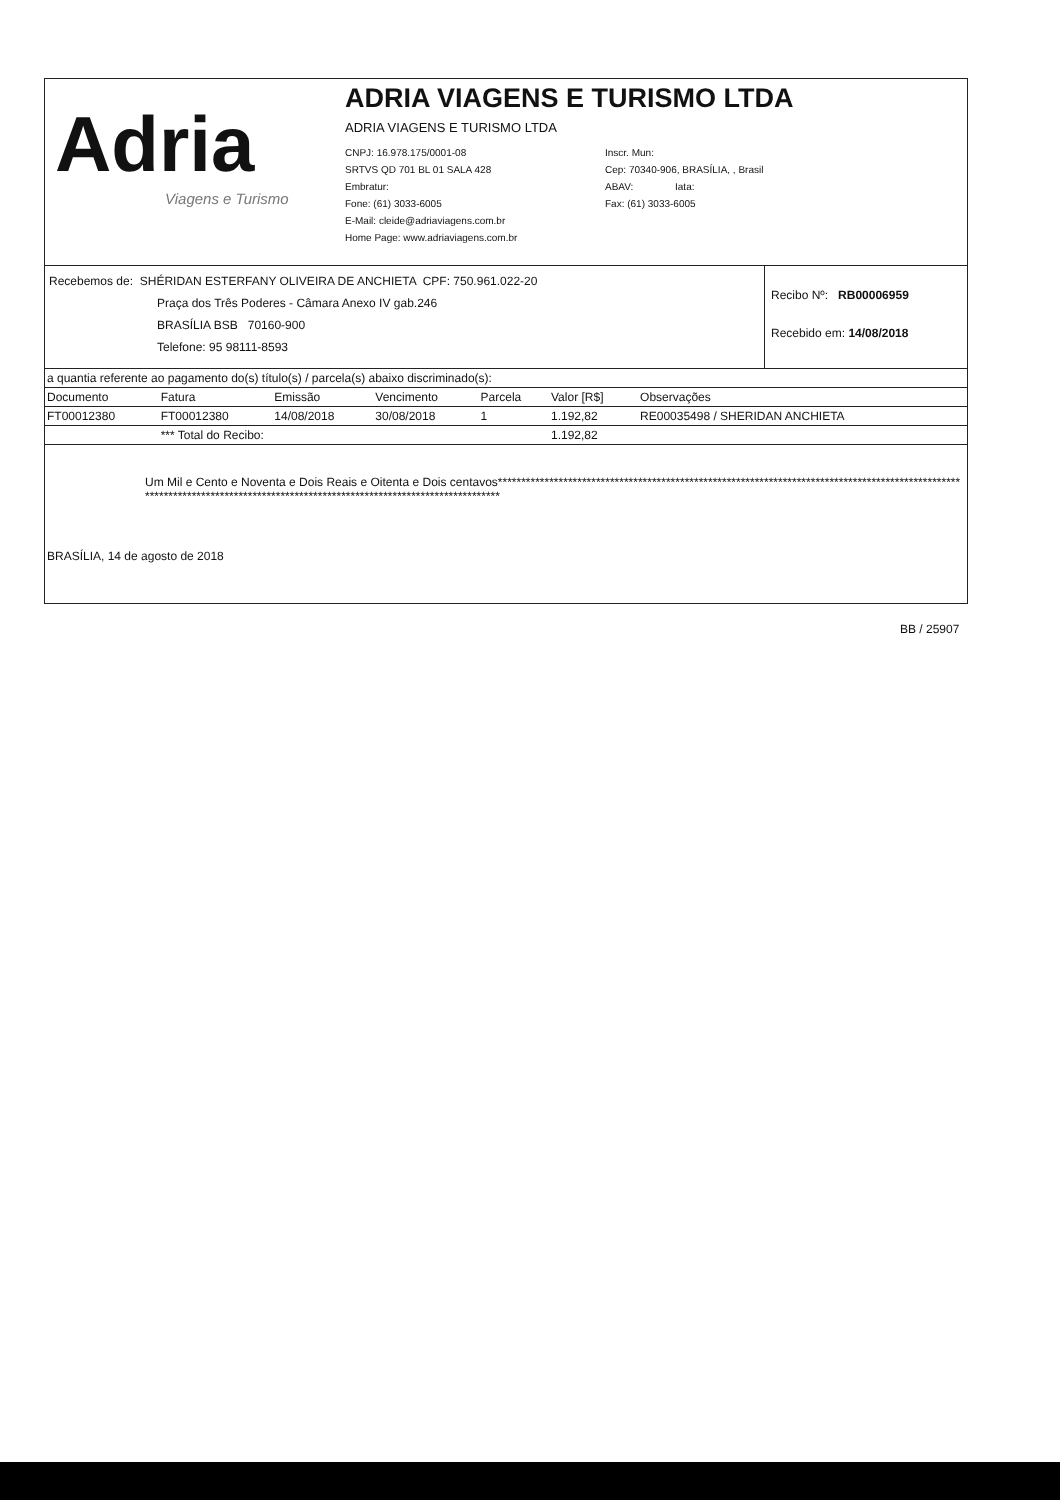Adria
Viagens e Turismo
ADRIA VIAGENS E TURISMO LTDA
ADRIA VIAGENS E TURISMO LTDA
CNPJ: 16.978.175/0001-08
Inscr. Mun:
SRTVS QD 701 BL 01 SALA 428
Cep: 70340-906, BRASÍLIA, , Brasil
Embratur:
ABAV: Iata:
Fone: (61) 3033-6005
Fax: (61) 3033-6005
E-Mail: cleide@adriaviagens.com.br
Home Page: www.adriaviagens.com.br
Recebemos de: SHÉRIDAN ESTERFANY OLIVEIRA DE ANCHIETA CPF: 750.961.022-20
Praça dos Três Poderes - Câmara Anexo IV gab.246
BRASÍLIA BSB 70160-900
Telefone: 95 98111-8593
Recibo Nº: RB00006959
Recebido em: 14/08/2018
a quantia referente ao pagamento do(s) título(s) / parcela(s) abaixo discriminado(s):
| Documento | Fatura | Emissão | Vencimento | Parcela | Valor [R$] | Observações |
| --- | --- | --- | --- | --- | --- | --- |
| FT00012380 | FT00012380 | 14/08/2018 | 30/08/2018 | 1 | 1.192,82 | RE00035498 / SHERIDAN ANCHIETA |
| | *** Total do Recibo: | | | | 1.192,82 | |
Um Mil e Cento e Noventa e Dois Reais e Oitenta e Dois centavos*******************************************************************************************************************************************************************************
BRASÍLIA, 14 de agosto de 2018
BB / 25907